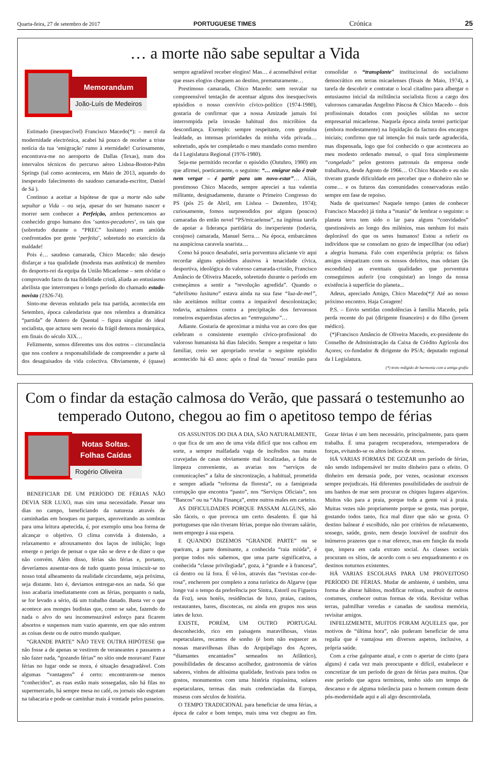Quarta-feira, 27 de setembro de 2017 PORTUGUESE TIMES Crónica 25
… a morte não sabe sepultar a Vida
Memorandum
João-Luís de Medeiros
Estimado (inesquecível) Francisco Macedo(*): – mercê da modernidade electrónica, acabei há pouco de receber a triste notícia da tua ‘emigração’ rumo à eternidade! Curiosamente, encontrava-me no aeroporto de Dallas (Texas), num dos intervalos técnicos do percurso aéreo Lisboa-Boston-Palm Springs (tal como acontecera, em Maio de 2013, aquando do inesperado falecimento do saudoso camarada-escritor, Daniel de Sá ).
Continuo a aceitar a hipótese de que a morte não sabe sepultar a Vida – ou seja, apesar do ser humano nascer e morrer sem conhecer a Perfeição, ambos pertencemos ao conhecido grupo humano dos ‘santos-pecadores’, os tais que (sobretudo durante o “PREC” lusitano) eram amiúde confrontados por gente ‘perfeita’, sobretudo no exercício da maldade!
Pois é… saudoso camarada, Chico Macedo: não desejo disfarçar a tua qualidade (modesta mas autêntica) de membro do desporto-rei da equipa da União Micaelense – sem olvidar o comprovado facto da tua fidelidade cristã, aliada ao entusiasmo abrilista que interrompeu o longo período do chamado estado-novista (1926-74).
Sinto-me deveras enlutado pela tua partida, acontecida em Setembro, época calendarista que nos relembra a dramática “partida” de Antero de Quental – figura singular do ideal socialista, que actuou sem receio da frágil demora monárquica, em finais do século XIX…
Felizmente, somos diferentes uns dos outros – circunstância que nos confere a responsabilidade de compreender a parte sã dos desaguisados da vida colectiva. Obviamente, é (quase) sempre agradável receber elogios! Mas… é aconselhável evitar que esses elogios cheguem ao destino, prematuramente…
Prestimoso camarada, Chico Macedo: sem resvalar na compreensível tentação de acentuar alguns dos inesquecíveis episódios o nosso convívio cívico-político (1974-1980), gostaria de confirmar que a nossa Amizade jamais foi interrompida pela invasão habitual dos micróbios da desconfiança. Exemplo: sempre respeitaste, com genuína lealdade, as intensas prioridades da minha vida privada… sobretudo, após ter completado o meu mandado como membro da I Legislatura Regional (1976-1980).
Seja-me permitido recordar o episódio (Outubro, 1980) em que afirmei, poeticamente, o seguinte: “… emigrar não é trair nem vergar – é partir para um novo-estar”… Aliás, prestimoso Chico Macedo, sempre apreciei a tua valentia militante, designadamente, durante o Primeiro Congresso do PS (pós 25 de Abril, em Lisboa – Dezembro, 1974); curiosamente, fomos surpreendidos por alguns (poucos) camaradas do então novel “PS/micaelense”, na ingénua tarefa de apoiar a liderança partidária do inexperiente (todavia, corajoso) camarada, Manuel Serra… Na época, embarcámos na auspiciosa caravela soarista…
Como há pouco desabafei, seria porventura aliciante vir aqui recordar alguns episódios alusivos à tenacidade cívica, desportiva, ideológica do valoroso camarada-cristão, Francisco Amâncio de Oliveira Macedo, sobretudo durante o período em começámos a sentir a “revolução agredida”. Quando o “abrilismo lusitano” estava ainda na sua fase “lua-de-mel”, não aceitámos militar contra a imparável descolonização; todavia, actuámos contra a precipitação dos fervorosos romeiros esquerdistas afectos ao “entreguismo”…
Adiante. Gostaria de aproximar a minha voz ao coro dos que celebram o consistente exemplo cívico-profissional do valoroso humanista há dias falecido. Sempre a respeitar o luto familiar, creio ser apropriado revelar o seguinte episódio acontecido há 43 anos: após o final da ‘nossa’ reunião para consolidar o “transplante” institucional do socialismo democrático em terras micaelenses (finais de Maio, 1974), a tarefa de descobrir e contratar o local citadino para albergar o entusiasmo inicial da militância socialista ficou a cargo dos valorosos camaradas Angelino Páscoa & Chico Macedo – dois profissionais dotados com posições sólidas no sector empresarial micaelense. Naquela época ainda tentei participar (embora modestamente) na liquidação da factura dos encargos iniciais; confirmo que tal intenção foi mais tarde agradecida, mas dispensada, logo que foi conhecido o que acontecera ao meu modesto ordenado mensal, o qual fora simplesmente “congelado” pelos gestores patronais da empresa onde trabalhava, desde Agosto de 1966… O Chico Macedo e eu não tiveram grande dificuldade em perceber que o dinheiro não se come… e os futuros das comunidades conservadoras estão sempre em fase de repoiso.
Nada de queixumes! Naquele tempo (antes de conhecer Francisco Macedo) já tinha a “mania” de lembrar o seguinte: o planeta terra tem sido o lar para alguns “convidados” questionáveis ao longo dos milénios, mas nenhum foi mais deplorável do que os seres humanos! Estou a referir os indivíduos que se consolam no gozo de impecillhar (ou odiar) a alegria humana. Falo com experiência própria: os falsos amigos simpatizam com os nossos defeitos, mas odeiam (às escondidas) as eventuais qualidades que porventura conseguimos auferir (ou conquistar) ao longo da nossa existência à superfície do planeta...
Adeus, apreciado Amigo, Chico Macedo(*)! Até ao nosso próximo encontro. Haja Coragem!
P.S. – Envio sentidas condolências à família Macedo, pela perda recente do pai (dirigente financeiro) e do filho (jovem médico).
(*)Francisco Amâncio de Oliveira Macedo, ex-presidente do Conselho de Administração da Caixa de Crédito Agrícola dos Açores; co-fundador & dirigente do PS/A; deputado regional da I Legislatura.
(*) texto redigido de harmonia com a antiga grafia
Com o findar da estação calmosa do Verão, que passará o testemunho ao temperado Outono, chegou ao fim o apetitoso tempo de férias
Notas Soltas.
Folhas Caídas
Rogério Oliveira
BENEFICIAR DE UM PERÍODO DE FÉRIAS NÃO DEVIA SER LUXO, mas sim uma necessidade. Passar uns dias no campo, beneficiando da natureza através de caminhadas em bosques ou parques, aproveitando as sombras para uma leitura apetecida, é, por exemplo uma boa forma de alcançar o objetivo. O clima convida à distensão, a relaxamento e afrouxamento dos laços de inibição; logo emerge o perigo de pensar o que não se deve e de dizer o que não convém. Além disso, férias são férias e, portanto, deveríamos ausentar-nos de tudo quanto possa imiscuir-se no nosso total alheamento da realidade circundante, seja próxima, seja distante. Isto é, deviamos entregar-nos ao nada. Só que isso acabaria imediatamente com as férias, porquanto o nada, se for levado a sério, dá um trabalho danado. Basta ver o que acontece aos monges budistas que, como se sabe, fazendo do nada o alvo do seu incomensurável esforço para ficarem absortos e suspensos num vazio aparente, em que não entrem as coisas deste ou de outro mundo qualquer.
“GRANDE PARTE” NÃO TEVE OUTRA HIPÓTESE que não fosse a de apenas se vestirem de veraneantes e passarem a não fazer nada, “gozando férias” no sítio onde moravam! Fazer férias no lugar onde se mora, é situação desagradável. Com algumas “vantagens” é certo: encontrarem-se menos “conhecidos”, as ruas estão mais sossegadas, não há filas no supermercado, há sempre mesa no café, os jornais não esgotam na tabacaria e pode-se caminhar mais á vontade pelos passeios.
OS ASSUNTOS DO DIA A DIA, SÃO NATURALMENTE, o que fica de um ano de uma vida difícil que nos calhou em sorte, a sempre malfadada vaga de incêndios nas matas cravejadas de casas obviamente mal localizadas, a falta de limpeza conveniente, as avarias nos “serviços de comunicações” a falta de sincronização, a habitual, prometida e sempre adiada “reforma da floresta”, ou a famigerada corrupção que encontra “pasto”, nos “Serviços Oficiais”, nos “Bancos” ou na “Alta Finança”, entre outros males em carteira.
AS DIFICULDADES PORQUE PASSAM ALGUNS, não são fáceis, o que provoca um certo desalento. É que há portugueses que não tiveram férias, porque não tiveram salário, nem emprego á sua espera.
E QUANDO DIZEMOS “GRANDE PARTE” ou se queiram, a parte dominante, a conhecida “raia miúda”, é porque todos nós sabemos, que uma parte significativa, a conhecida “classe privilegiada”, goza, à “grande e à francesa”, cá dentro ou lá fora. É vê-los, através das “revistas cor-de-rosa”, encherem por completo a zona turística do Algarve (que longe vai o tempo da preferência por Sintra, Estoril ou Figueira da Foz), seus hotéis, residências de luxo, praias, casinos, restaurantes, bares, discotecas, ou ainda em grupos nos seus iates de luxo.
EXISTE, PORÉM, UM OUTRO PORTUGAL desconhecido, rico em paisagens maravilhosas, vistas espetaculares, recantos de sonho (é bom não esquecer as nossas maravilhosas ilhas do Arquipélago dos Açores, “diamantes encantados” semeados no Atlântico), possibilidades de descanso acolhedor, gastronomia de vários sabores, vinhos de altíssima qualidade, festivais para todos os gostos, monumentos com uma história riquíssima, solares espetaculares, termas das mais credenciadas da Europa, museus com séculos de história.
O TEMPO TRADICIONAL para beneficiar de uma férias, a época de calor e bom tempo, mais uma vez chegou ao fim. Gozar férias é um bem necessário, principalmente, para quem trabalha. É uma paragem recuperadora, retemperadora de forças, evitando-se os altos índices de stress.
HÁ VARIAS FORMAS DE GOZAR um período de férias, não sendo indispensável ter muito dinheiro para o efeito. O dinheiro em demasia pode, por vezes, ocasionar excessos sempre prejudicais. Há diferentes possibilidades de usufruir de uns banhos de mar sem procurar os chiques lugares algarvios. Muitos vão para a praia, porque toda a gente vai à praia. Muitas vezes não propriamente porque se gosta, mas porque, gostando todos tanto, fica mal dizer que não se gosta. O destino balnear é escolhido, não por critérios de relaxamento, sossego, saúde, gosto, nem desejo louvável de usufruir dos inúmeros prazeres que o mar oferece, mas em função da moda que, impera em cada extrato social. As classes sociais procuram os sítios, de acordo com o seu enquadramento e os destinos noturnos existentes.
HÁ VARIAS ESCOLHAS PARA UM PROVEITOSO PERÍODO DE FÉRIAS. Mudar de ambiente, é também, uma forma de alterar hábitos, modificar rotinas, usufruir de outros costumes, conhecer outras formas de vida. Revisitar velhas terras, palmilhar veredas e canadas de saudosa memória, revisitar amigos.
INFELIZMEMTE, MUITOS FORAM AQUELES que, por motivos de “última hora”, não puderam beneficiar de uma regalia que é vantajosa em diversos aspetos, inclusive, a própria saúde.
Com a crise galopante atual, e com o apertar de cinto (para alguns) é cada vez mais preocupante e difícil, estabelecer e concretizar de um período de gozo de férias para muitos. Que este período que agora terminou, tenho sido um tempo de descanso e de alguma tolerância para o homem comum deste pós-modernidade aqui e ali algo descontrolada.